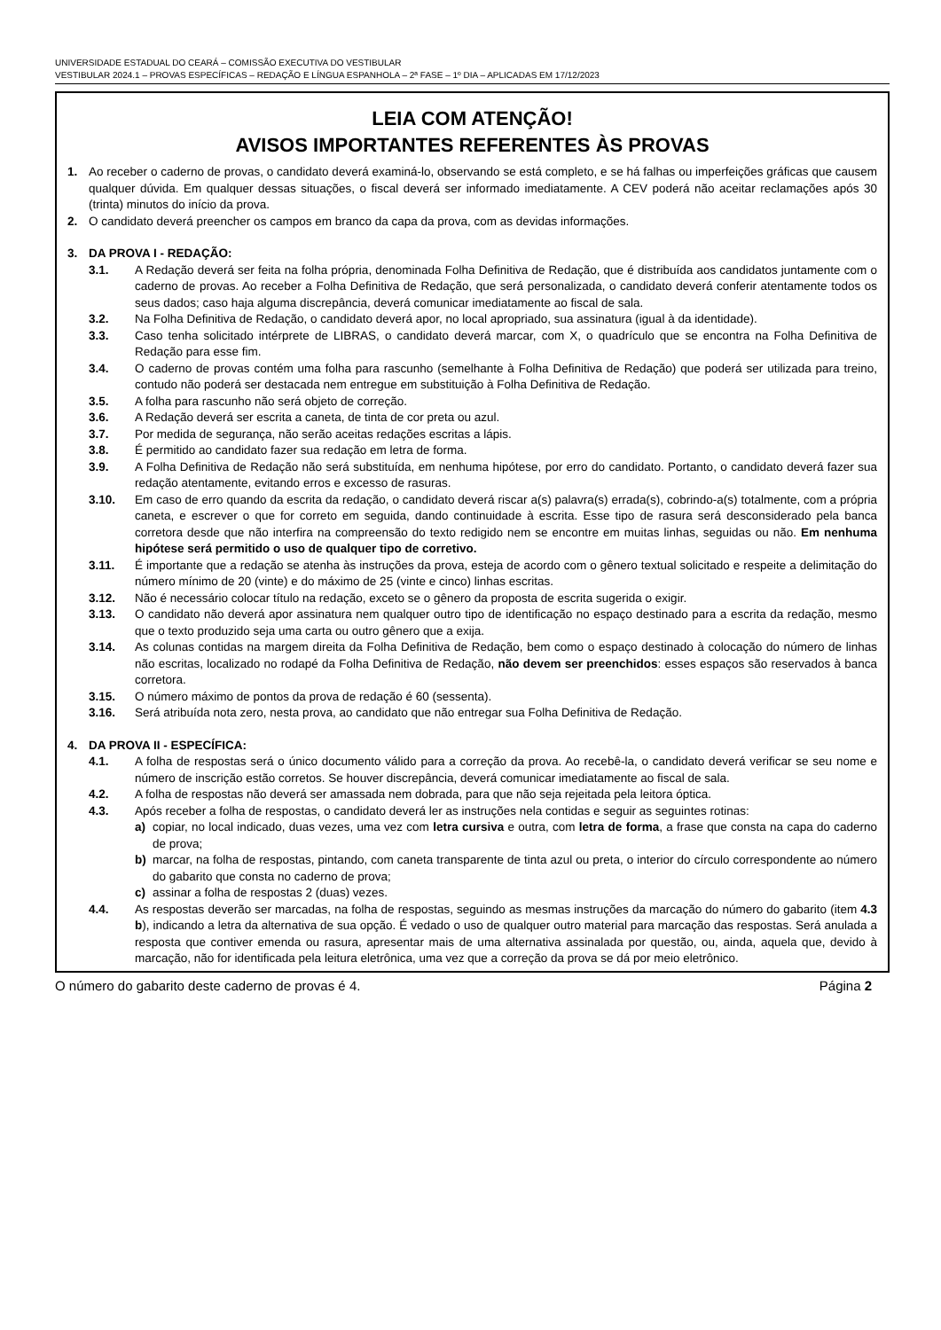UNIVERSIDADE ESTADUAL DO CEARÁ – COMISSÃO EXECUTIVA DO VESTIBULAR
VESTIBULAR 2024.1 – PROVAS ESPECÍFICAS – REDAÇÃO E LÍNGUA ESPANHOLA – 2ª FASE – 1º DIA – APLICADAS EM 17/12/2023
LEIA COM ATENÇÃO!
AVISOS IMPORTANTES REFERENTES ÀS PROVAS
1. Ao receber o caderno de provas, o candidato deverá examiná-lo, observando se está completo, e se há falhas ou imperfeições gráficas que causem qualquer dúvida. Em qualquer dessas situações, o fiscal deverá ser informado imediatamente. A CEV poderá não aceitar reclamações após 30 (trinta) minutos do início da prova.
2. O candidato deverá preencher os campos em branco da capa da prova, com as devidas informações.
3. DA PROVA I - REDAÇÃO:
3.1. A Redação deverá ser feita na folha própria, denominada Folha Definitiva de Redação, que é distribuída aos candidatos juntamente com o caderno de provas. Ao receber a Folha Definitiva de Redação, que será personalizada, o candidato deverá conferir atentamente todos os seus dados; caso haja alguma discrepância, deverá comunicar imediatamente ao fiscal de sala.
3.2. Na Folha Definitiva de Redação, o candidato deverá apor, no local apropriado, sua assinatura (igual à da identidade).
3.3. Caso tenha solicitado intérprete de LIBRAS, o candidato deverá marcar, com X, o quadrículo que se encontra na Folha Definitiva de Redação para esse fim.
3.4. O caderno de provas contém uma folha para rascunho (semelhante à Folha Definitiva de Redação) que poderá ser utilizada para treino, contudo não poderá ser destacada nem entregue em substituição à Folha Definitiva de Redação.
3.5. A folha para rascunho não será objeto de correção.
3.6. A Redação deverá ser escrita a caneta, de tinta de cor preta ou azul.
3.7. Por medida de segurança, não serão aceitas redações escritas a lápis.
3.8. É permitido ao candidato fazer sua redação em letra de forma.
3.9. A Folha Definitiva de Redação não será substituída, em nenhuma hipótese, por erro do candidato. Portanto, o candidato deverá fazer sua redação atentamente, evitando erros e excesso de rasuras.
3.10. Em caso de erro quando da escrita da redação, o candidato deverá riscar a(s) palavra(s) errada(s), cobrindo-a(s) totalmente, com a própria caneta, e escrever o que for correto em seguida, dando continuidade à escrita. Esse tipo de rasura será desconsiderado pela banca corretora desde que não interfira na compreensão do texto redigido nem se encontre em muitas linhas, seguidas ou não. Em nenhuma hipótese será permitido o uso de qualquer tipo de corretivo.
3.11. É importante que a redação se atenha às instruções da prova, esteja de acordo com o gênero textual solicitado e respeite a delimitação do número mínimo de 20 (vinte) e do máximo de 25 (vinte e cinco) linhas escritas.
3.12. Não é necessário colocar título na redação, exceto se o gênero da proposta de escrita sugerida o exigir.
3.13. O candidato não deverá apor assinatura nem qualquer outro tipo de identificação no espaço destinado para a escrita da redação, mesmo que o texto produzido seja uma carta ou outro gênero que a exija.
3.14. As colunas contidas na margem direita da Folha Definitiva de Redação, bem como o espaço destinado à colocação do número de linhas não escritas, localizado no rodapé da Folha Definitiva de Redação, não devem ser preenchidos: esses espaços são reservados à banca corretora.
3.15. O número máximo de pontos da prova de redação é 60 (sessenta).
3.16. Será atribuída nota zero, nesta prova, ao candidato que não entregar sua Folha Definitiva de Redação.
4. DA PROVA II - ESPECÍFICA:
4.1. A folha de respostas será o único documento válido para a correção da prova. Ao recebê-la, o candidato deverá verificar se seu nome e número de inscrição estão corretos. Se houver discrepância, deverá comunicar imediatamente ao fiscal de sala.
4.2. A folha de respostas não deverá ser amassada nem dobrada, para que não seja rejeitada pela leitora óptica.
4.3. Após receber a folha de respostas, o candidato deverá ler as instruções nela contidas e seguir as seguintes rotinas:
a) copiar, no local indicado, duas vezes, uma vez com letra cursiva e outra, com letra de forma, a frase que consta na capa do caderno de prova;
b) marcar, na folha de respostas, pintando, com caneta transparente de tinta azul ou preta, o interior do círculo correspondente ao número do gabarito que consta no caderno de prova;
c) assinar a folha de respostas 2 (duas) vezes.
4.4. As respostas deverão ser marcadas, na folha de respostas, seguindo as mesmas instruções da marcação do número do gabarito (item 4.3 b), indicando a letra da alternativa de sua opção. É vedado o uso de qualquer outro material para marcação das respostas. Será anulada a resposta que contiver emenda ou rasura, apresentar mais de uma alternativa assinalada por questão, ou, ainda, aquela que, devido à marcação, não for identificada pela leitura eletrônica, uma vez que a correção da prova se dá por meio eletrônico.
O número do gabarito deste caderno de provas é 4. Página 2